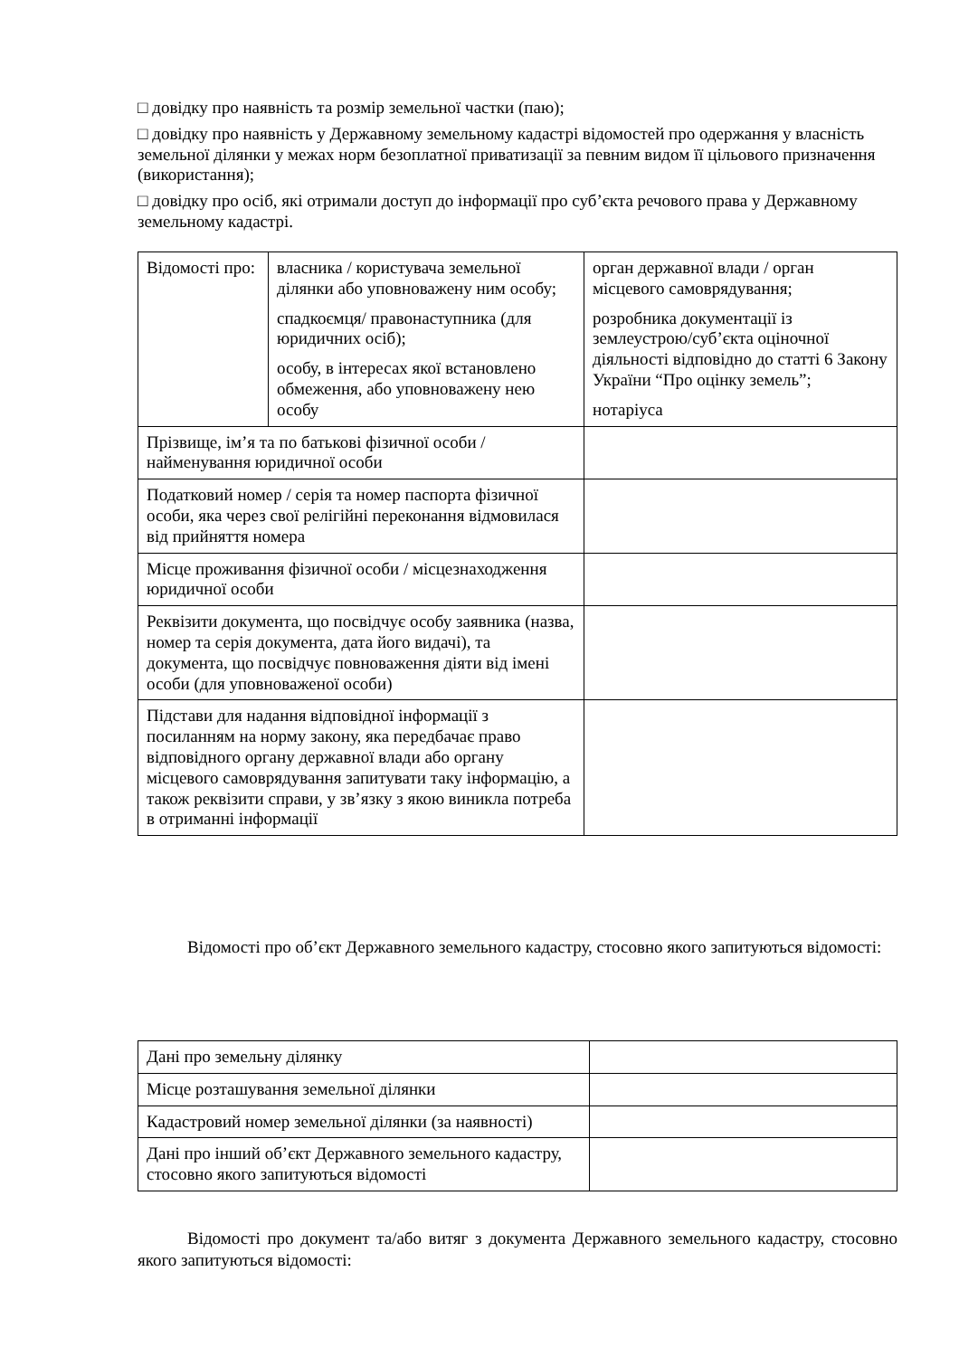□ довідку про наявність та розмір земельної частки (паю);
□ довідку про наявність у Державному земельному кадастрі відомостей про одержання у власність земельної ділянки у межах норм безоплатної приватизації за певним видом її цільового призначення (використання);
□ довідку про осіб, які отримали доступ до інформації про суб’єкта речового права у Державному земельному кадастрі.
| Відомості про: | власника / користувача земельної ділянки або уповноважену ним особу; спадкоємця/ правонаступника (для юридичних осіб); особу, в інтересах якої встановлено обмеження, або уповноважену нею особу | орган державної влади / орган місцевого самоврядування; розробника документації із землеустрою/суб’єкта оціночної діяльності відповідно до статті 6 Закону України “Про оцінку земель”; нотаріуса |
| Прізвище, ім’я та по батькові фізичної особи / найменування юридичної особи | | |
| Податковий номер / серія та номер паспорта фізичної особи, яка через свої релігійні переконання відмовилася від прийняття номера | | |
| Місце проживання фізичної особи / місцезнаходження юридичної особи | | |
| Реквізити документа, що посвідчує особу заявника (назва, номер та серія документа, дата його видачі), та документа, що посвідчує повноваження діяти від імені особи (для уповноваженої особи) | | |
| Підстави для надання відповідної інформації з посиланням на норму закону, яка передбачає право відповідного органу державної влади або органу місцевого самоврядування запитувати таку інформацію, а також реквізити справи, у зв’язку з якою виникла потреба в отриманні інформації | | |
Відомості про об’єкт Державного земельного кадастру, стосовно якого запитуються відомості:
| Дані про земельну ділянку | |
| Місце розташування земельної ділянки | |
| Кадастровий номер земельної ділянки (за наявності) | |
| Дані про інший об’єкт Державного земельного кадастру, стосовно якого запитуються відомості | |
Відомості про документ та/або витяг з документа Державного земельного кадастру, стосовно якого запитуються відомості: